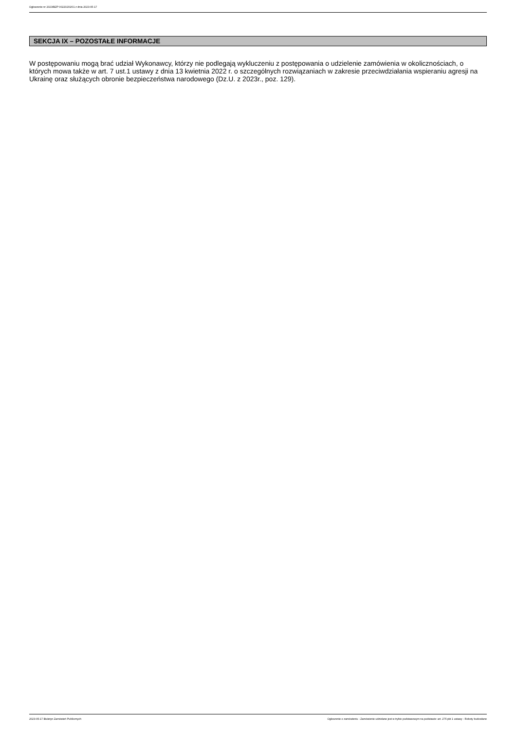Ogłoszenie nr 2023/BZP 00220201/01 z dnia 2023-05-17
SEKCJA IX – POZOSTAŁE INFORMACJE
W postępowaniu mogą brać udział Wykonawcy, którzy nie podlegają wykluczeniu z postępowania o udzielenie zamówienia w okolicznościach, o których mowa także w art. 7 ust.1 ustawy z dnia 13 kwietnia 2022 r. o szczególnych rozwiązaniach w zakresie przeciwdziałania wspieraniu agresji na Ukrainę oraz służących obronie bezpieczeństwa narodowego (Dz.U. z 2023r., poz. 129).
2023-05-17 Biuletyn Zamówień Publicznych Ogłoszenie o zamówieniu - Zamówienie udzielane jest w trybie podstawowym na podstawie: art. 275 pkt 1 ustawy - Roboty budowlane